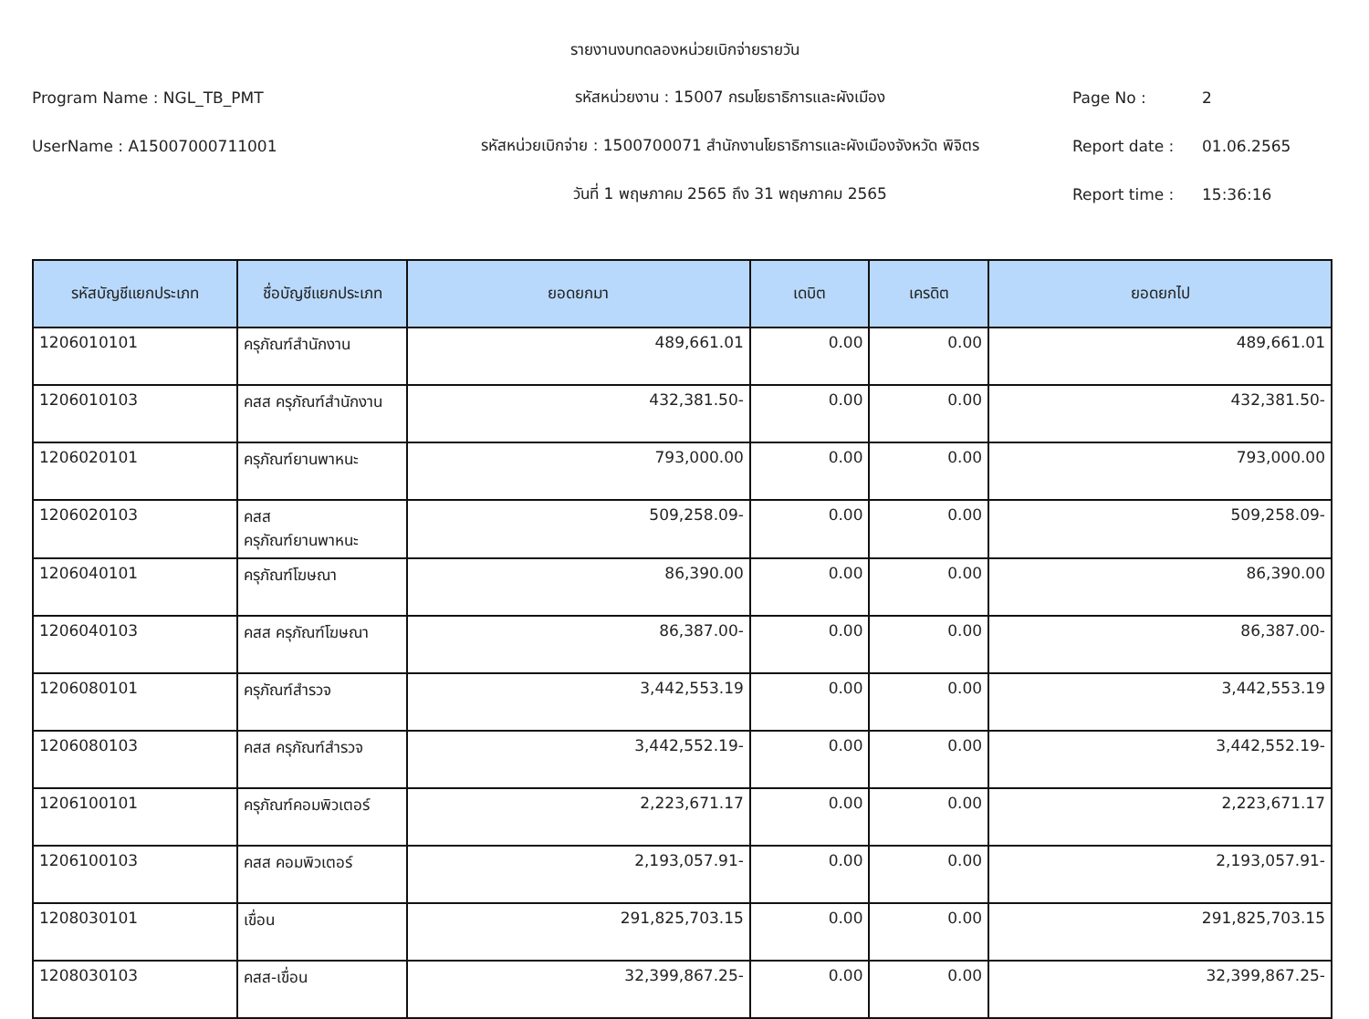รายงานงบทดลองหน่วยเบิกจ่ายรายวัน
Program Name : NGL_TB_PMT รหัสหน่วยงาน : 15007 กรมโยธาธิการและผังเมือง Page No : 2
UserName : A15007000711001
รหัสหน่วยเบิกจ่าย : 1500700071 สำนักงานโยธาธิการและผังเมืองจังหวัด พิจิตร
Report date : 01.06.2565
วันที่ 1 พฤษภาคม 2565 ถึง 31 พฤษภาคม 2565 Report time : 15:36:16
| รหัสบัญชีแยกประเภท | ชื่อบัญชีแยกประเภท | ยอดยกมา | เดบิต | เครดิต | ยอดยกไป |
| --- | --- | --- | --- | --- | --- |
| 1206010101 | ครุภัณฑ์สำนักงาน | 489,661.01 | 0.00 | 0.00 | 489,661.01 |
| 1206010103 | คสส ครุภัณฑ์สำนักงาน | 432,381.50- | 0.00 | 0.00 | 432,381.50- |
| 1206020101 | ครุภัณฑ์ยานพาหนะ | 793,000.00 | 0.00 | 0.00 | 793,000.00 |
| 1206020103 | คสส ครุภัณฑ์ยานพาหนะ | 509,258.09- | 0.00 | 0.00 | 509,258.09- |
| 1206040101 | ครุภัณฑ์โฆษณา | 86,390.00 | 0.00 | 0.00 | 86,390.00 |
| 1206040103 | คสส ครุภัณฑ์โฆษณา | 86,387.00- | 0.00 | 0.00 | 86,387.00- |
| 1206080101 | ครุภัณฑ์สำรวจ | 3,442,553.19 | 0.00 | 0.00 | 3,442,553.19 |
| 1206080103 | คสส ครุภัณฑ์สำรวจ | 3,442,552.19- | 0.00 | 0.00 | 3,442,552.19- |
| 1206100101 | ครุภัณฑ์คอมพิวเตอร์ | 2,223,671.17 | 0.00 | 0.00 | 2,223,671.17 |
| 1206100103 | คสส คอมพิวเตอร์ | 2,193,057.91- | 0.00 | 0.00 | 2,193,057.91- |
| 1208030101 | เขื่อน | 291,825,703.15 | 0.00 | 0.00 | 291,825,703.15 |
| 1208030103 | คสส-เขื่อน | 32,399,867.25- | 0.00 | 0.00 | 32,399,867.25- |